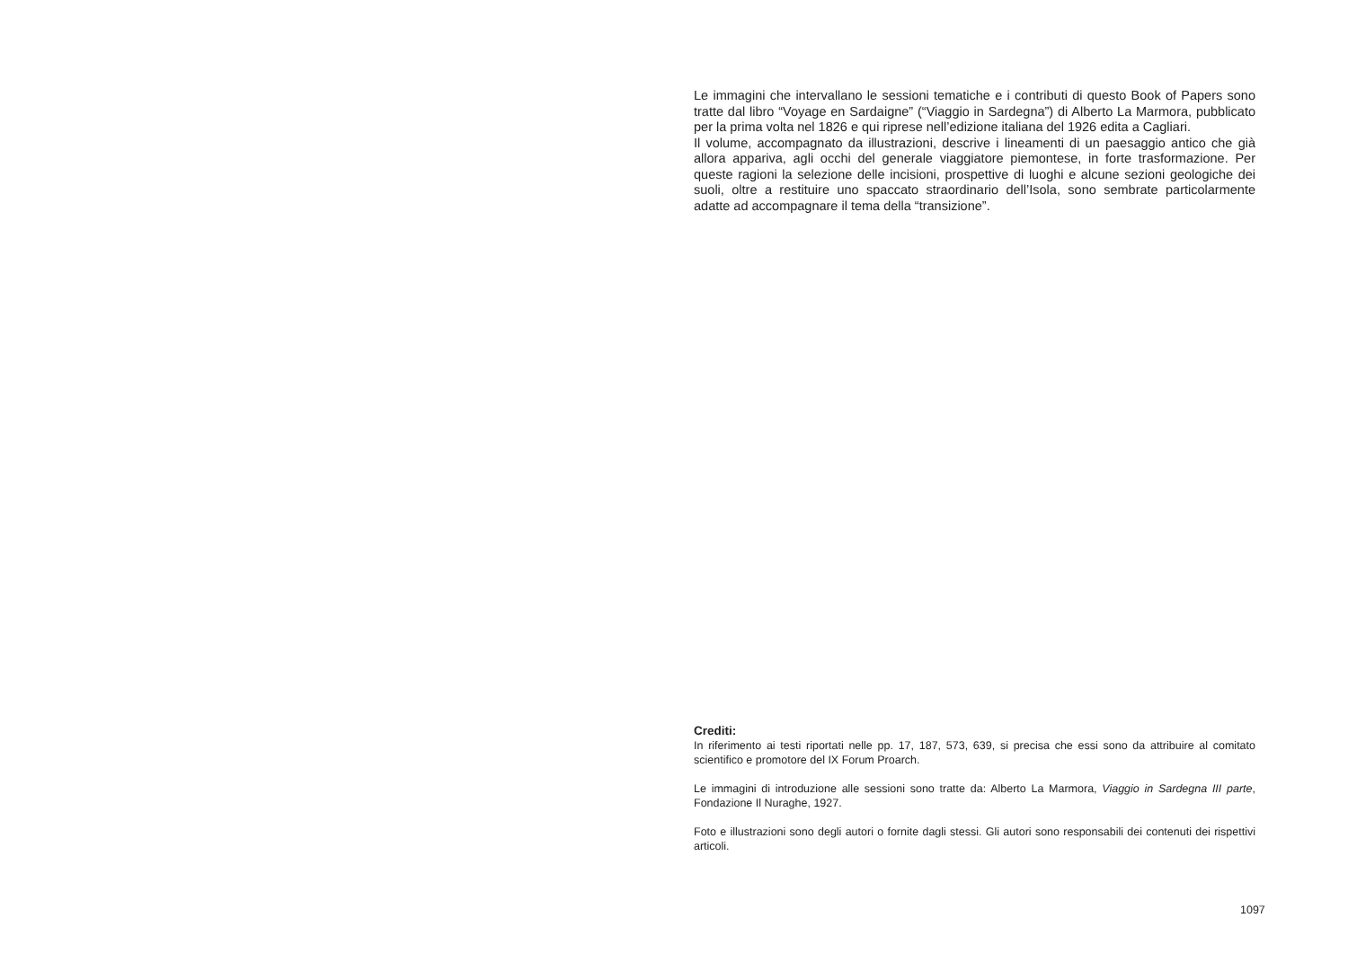Le immagini che intervallano le sessioni tematiche e i contributi di questo Book of Papers sono tratte dal libro “Voyage en Sardaigne” (“Viaggio in Sardegna”) di Alberto La Marmora, pubblicato per la prima volta nel 1826 e qui riprese nell’edizione italiana del 1926 edita a Cagliari.
Il volume, accompagnato da illustrazioni, descrive i lineamenti di un paesaggio antico che già allora appariva, agli occhi del generale viaggiatore piemontese, in forte trasformazione. Per queste ragioni la selezione delle incisioni, prospettive di luoghi e alcune sezioni geologiche dei suoli, oltre a restituire uno spaccato straordinario dell’Isola, sono sembrate particolarmente adatte ad accompagnare il tema della “transizione”.
Crediti:
In riferimento ai testi riportati nelle pp. 17, 187, 573, 639, si precisa che essi sono da attribuire al comitato scientifico e promotore del IX Forum Proarch.
Le immagini di introduzione alle sessioni sono tratte da: Alberto La Marmora, Viaggio in Sardegna III parte, Fondazione Il Nuraghe, 1927.
Foto e illustrazioni sono degli autori o fornite dagli stessi. Gli autori sono responsabili dei contenuti dei rispettivi articoli.
1097